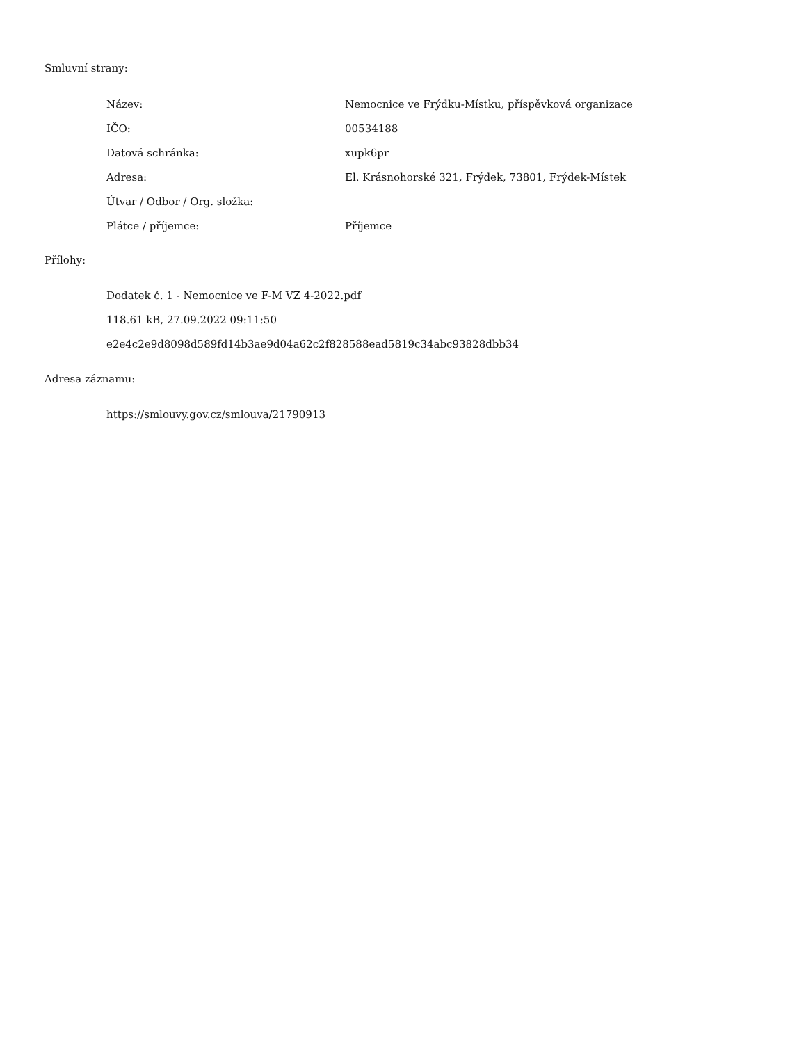Smluvní strany:
| Název: | Nemocnice ve Frýdku-Místku, příspěvková organizace |
| IČO: | 00534188 |
| Datová schránka: | xupk6pr |
| Adresa: | El. Krásnohorské 321, Frýdek, 73801, Frýdek-Místek |
| Útvar / Odbor / Org. složka: | |
| Plátce / příjemce: | Příjemce |
Přílohy:
Dodatek č. 1 - Nemocnice ve F-M VZ 4-2022.pdf
118.61 kB, 27.09.2022 09:11:50
e2e4c2e9d8098d589fd14b3ae9d04a62c2f828588ead5819c34abc93828dbb34
Adresa záznamu:
https://smlouvy.gov.cz/smlouva/21790913